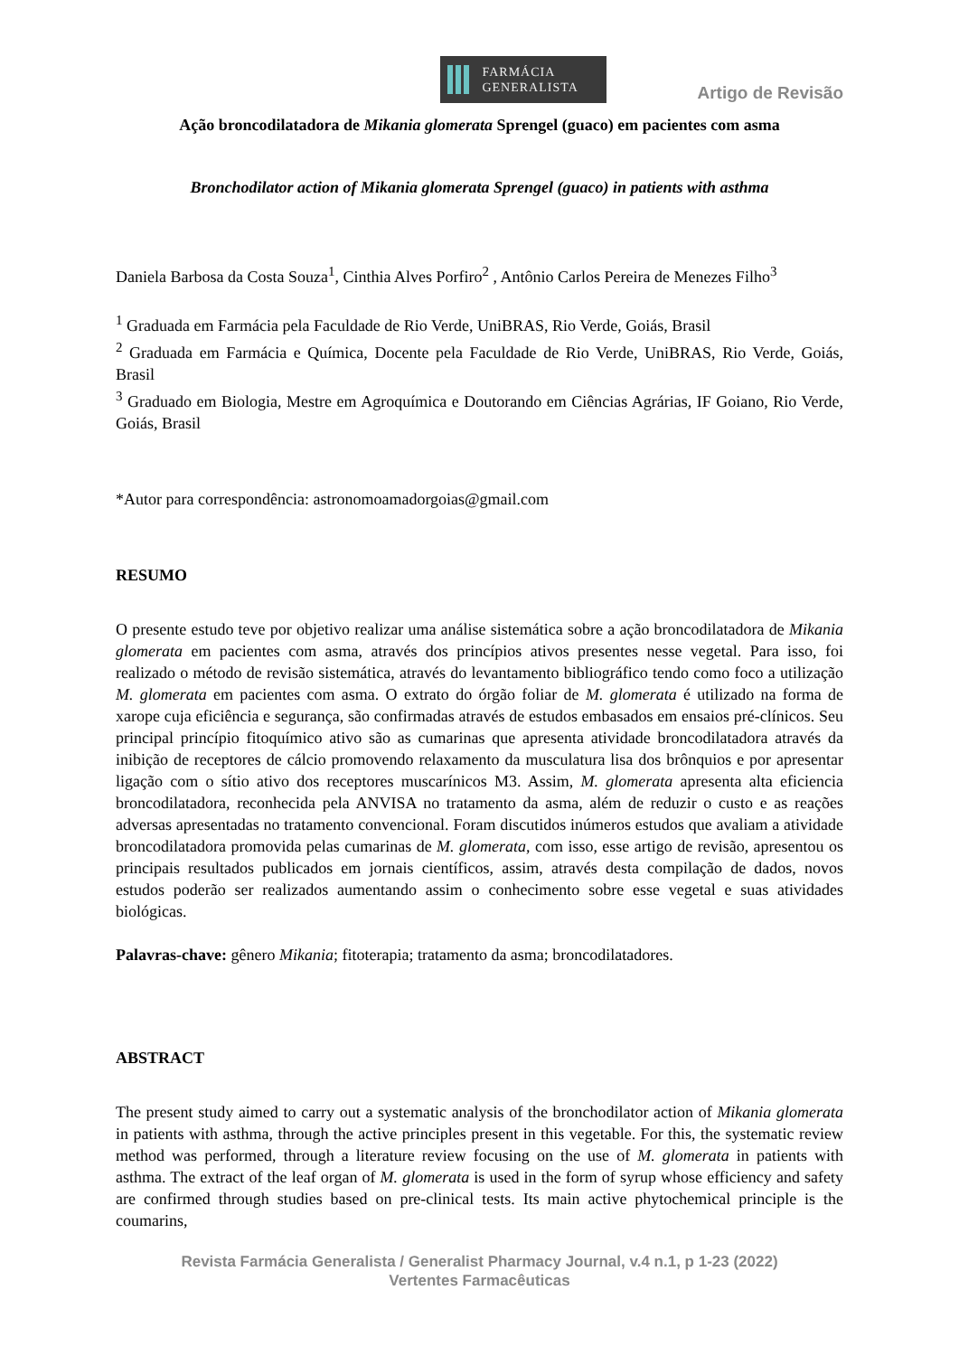FARMÁCIA
GENERALISTA
Artigo de Revisão
Ação broncodilatadora de Mikania glomerata Sprengel (guaco) em pacientes com asma
Bronchodilator action of Mikania glomerata Sprengel (guaco) in patients with asthma
Daniela Barbosa da Costa Souza<sup>1</sup>, Cinthia Alves Porfiro<sup>2</sup> , Antônio Carlos Pereira de Menezes Filho<sup>3</sup>
<sup>1</sup> Graduada em Farmácia pela Faculdade de Rio Verde, UniBRAS, Rio Verde, Goiás, Brasil
<sup>2</sup> Graduada em Farmácia e Química, Docente pela Faculdade de Rio Verde, UniBRAS, Rio Verde, Goiás, Brasil
<sup>3</sup> Graduado em Biologia, Mestre em Agroquímica e Doutorando em Ciências Agrárias, IF Goiano, Rio Verde, Goiás, Brasil
*Autor para correspondência: astronomoamadorgoias@gmail.com
RESUMO
O presente estudo teve por objetivo realizar uma análise sistemática sobre a ação broncodilatadora de Mikania glomerata em pacientes com asma, através dos princípios ativos presentes nesse vegetal. Para isso, foi realizado o método de revisão sistemática, através do levantamento bibliográfico tendo como foco a utilização M. glomerata em pacientes com asma. O extrato do órgão foliar de M. glomerata é utilizado na forma de xarope cuja eficiência e segurança, são confirmadas através de estudos embasados em ensaios pré-clínicos. Seu principal princípio fitoquímico ativo são as cumarinas que apresenta atividade broncodilatadora através da inibição de receptores de cálcio promovendo relaxamento da musculatura lisa dos brônquios e por apresentar ligação com o sítio ativo dos receptores muscarínicos M3. Assim, M. glomerata apresenta alta eficiencia broncodilatadora, reconhecida pela ANVISA no tratamento da asma, além de reduzir o custo e as reações adversas apresentadas no tratamento convencional. Foram discutidos inúmeros estudos que avaliam a atividade broncodilatadora promovida pelas cumarinas de M. glomerata, com isso, esse artigo de revisão, apresentou os principais resultados publicados em jornais científicos, assim, através desta compilação de dados, novos estudos poderão ser realizados aumentando assim o conhecimento sobre esse vegetal e suas atividades biológicas.
Palavras-chave: gênero Mikania; fitoterapia; tratamento da asma; broncodilatadores.
ABSTRACT
The present study aimed to carry out a systematic analysis of the bronchodilator action of Mikania glomerata in patients with asthma, through the active principles present in this vegetable. For this, the systematic review method was performed, through a literature review focusing on the use of M. glomerata in patients with asthma. The extract of the leaf organ of M. glomerata is used in the form of syrup whose efficiency and safety are confirmed through studies based on pre-clinical tests. Its main active phytochemical principle is the coumarins,
Revista Farmácia Generalista / Generalist Pharmacy Journal, v.4 n.1, p 1-23 (2022)
Vertentes Farmacêuticas